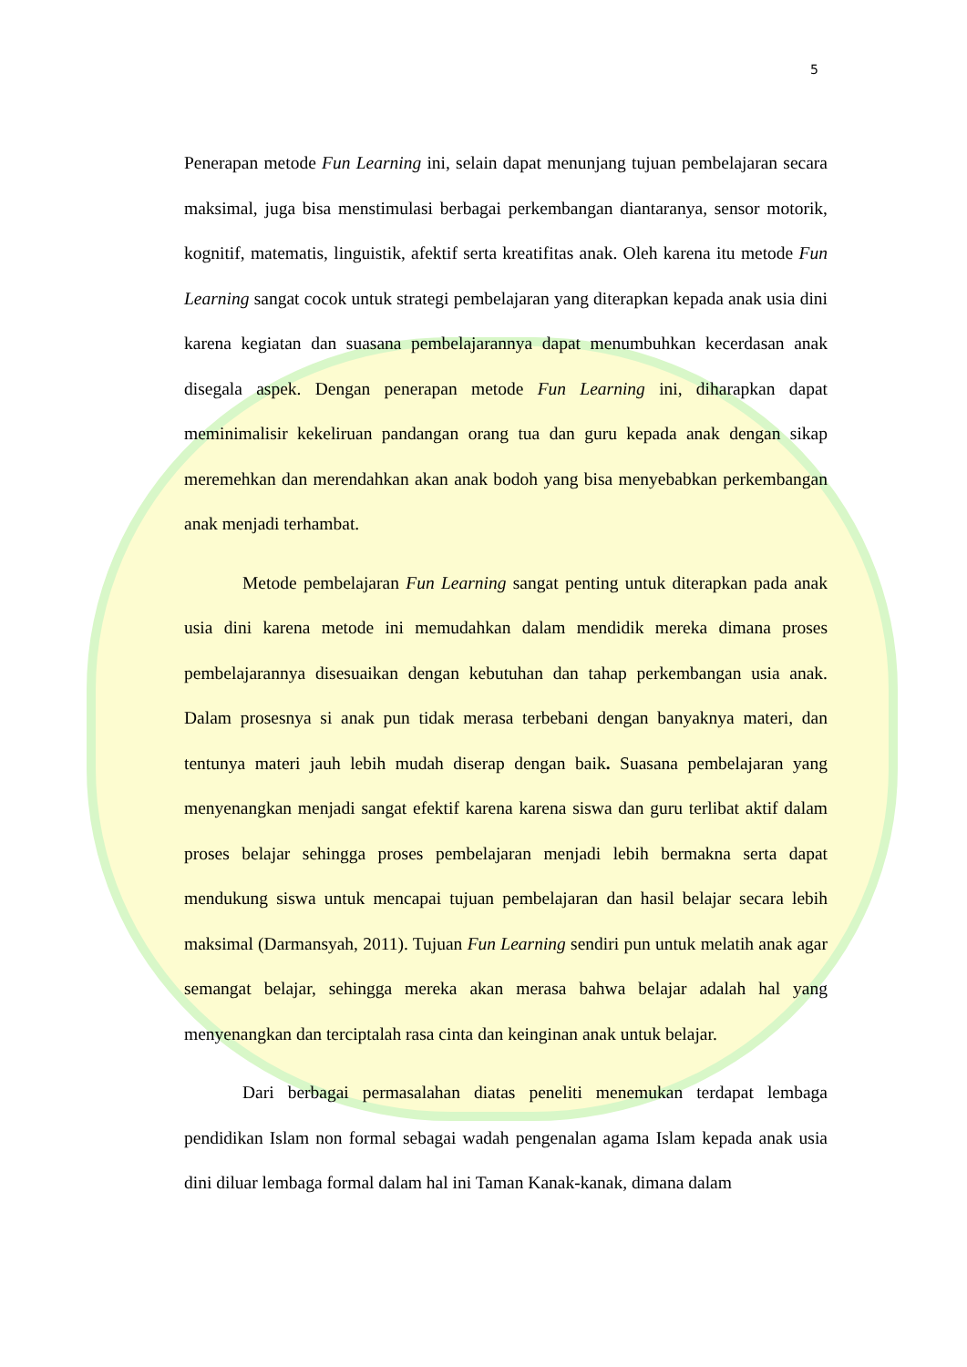5
Penerapan metode Fun Learning ini, selain dapat menunjang tujuan pembelajaran secara maksimal, juga bisa menstimulasi berbagai perkembangan diantaranya, sensor motorik, kognitif, matematis, linguistik, afektif serta kreatifitas anak. Oleh karena itu metode Fun Learning sangat cocok untuk strategi pembelajaran yang diterapkan kepada anak usia dini karena kegiatan dan suasana pembelajarannya dapat menumbuhkan kecerdasan anak disegala aspek. Dengan penerapan metode Fun Learning ini, diharapkan dapat meminimalisir kekeliruan pandangan orang tua dan guru kepada anak dengan sikap meremehkan dan merendahkan akan anak bodoh yang bisa menyebabkan perkembangan anak menjadi terhambat.
Metode pembelajaran Fun Learning sangat penting untuk diterapkan pada anak usia dini karena metode ini memudahkan dalam mendidik mereka dimana proses pembelajarannya disesuaikan dengan kebutuhan dan tahap perkembangan usia anak. Dalam prosesnya si anak pun tidak merasa terbebani dengan banyaknya materi, dan tentunya materi jauh lebih mudah diserap dengan baik. Suasana pembelajaran yang menyenangkan menjadi sangat efektif karena karena siswa dan guru terlibat aktif dalam proses belajar sehingga proses pembelajaran menjadi lebih bermakna serta dapat mendukung siswa untuk mencapai tujuan pembelajaran dan hasil belajar secara lebih maksimal (Darmansyah, 2011). Tujuan Fun Learning sendiri pun untuk melatih anak agar semangat belajar, sehingga mereka akan merasa bahwa belajar adalah hal yang menyenangkan dan terciptalah rasa cinta dan keinginan anak untuk belajar.
Dari berbagai permasalahan diatas peneliti menemukan terdapat lembaga pendidikan Islam non formal sebagai wadah pengenalan agama Islam kepada anak usia dini diluar lembaga formal dalam hal ini Taman Kanak-kanak, dimana dalam